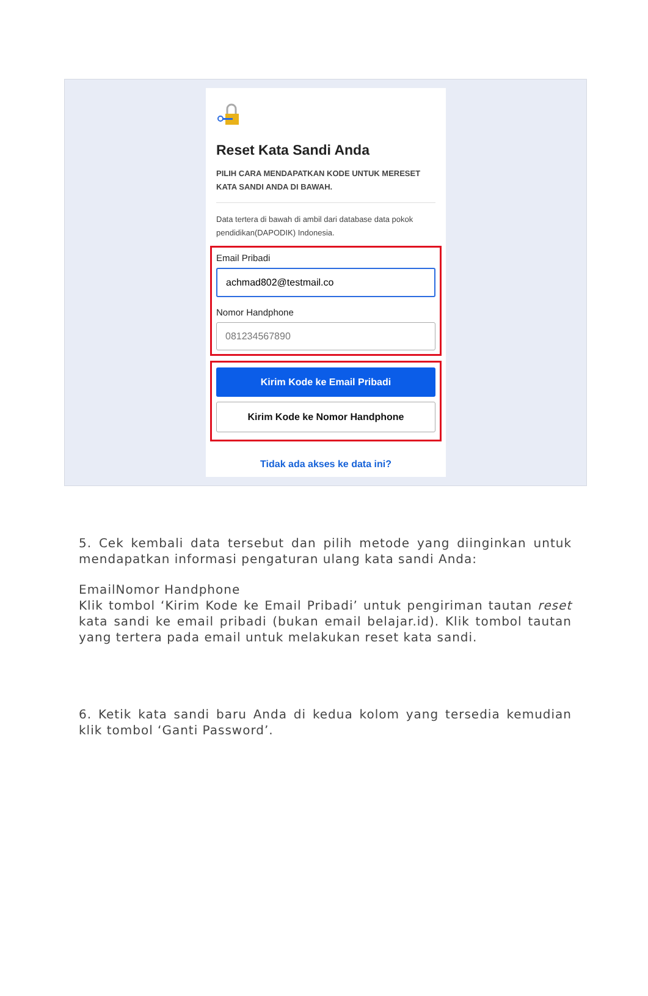Reset Kata Sandi Anda
PILIH CARA MENDAPATKAN KODE UNTUK MERESET KATA SANDI ANDA DI BAWAH.
Data tertera di bawah di ambil dari database data pokok pendidikan(DAPODIK) Indonesia.
Email Pribadi
achmad802@testmail.co
Nomor Handphone
081234567890
Kirim Kode ke Email Pribadi
Kirim Kode ke Nomor Handphone
Tidak ada akses ke data ini?
5. Cek kembali data tersebut dan pilih metode yang diinginkan untuk mendapatkan informasi pengaturan ulang kata sandi Anda:
EmailNomor Handphone
Klik tombol ‘Kirim Kode ke Email Pribadi’ untuk pengiriman tautan reset kata sandi ke email pribadi (bukan email belajar.id). Klik tombol tautan yang tertera pada email untuk melakukan reset kata sandi.
6. Ketik kata sandi baru Anda di kedua kolom yang tersedia kemudian klik tombol ‘Ganti Password’.